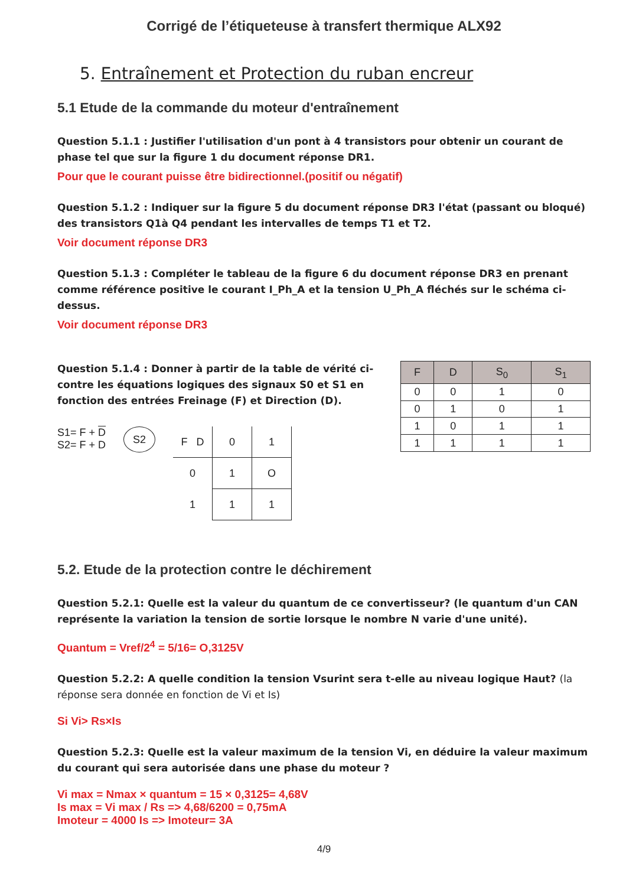Corrigé de l’étiqueteuse à transfert thermique ALX92
5. Entraînement et Protection du ruban encreur
5.1 Etude de la commande du moteur d'entraînement
Question 5.1.1 : Justifier l'utilisation d'un pont à 4 transistors pour obtenir un courant de phase tel que sur la figure 1 du document réponse DR1.
Pour que le courant puisse être bidirectionnel.(positif ou négatif)
Question 5.1.2 : Indiquer sur la figure 5 du document réponse DR3 l'état (passant ou bloqué) des transistors Q1à Q4 pendant les intervalles de temps T1 et T2.
Voir document réponse DR3
Question 5.1.3 : Compléter le tableau de la figure 6 du document réponse DR3 en prenant comme référence positive le courant I_Ph_A et la tension U_Ph_A fléchés sur le schéma ci-dessus.
Voir document réponse DR3
Question 5.1.4 : Donner à partir de la table de vérité ci-contre les équations logiques des signaux S0 et S1 en fonction des entrées Freinage (F) et Direction (D).
S1= F + D
S2= F + D
S2
| F D | 0 | 1 |
| 0 | 1 | O |
| 1 | 1 | 1 |
| F | D | S<sub>0</sub> | S<sub>1</sub> |
| --- | --- | --- | --- |
| 0 | 0 | 1 | 0 |
| 0 | 1 | 0 | 1 |
| 1 | 0 | 1 | 1 |
| 1 | 1 | 1 | 1 |
5.2. Etude de la protection contre le déchirement
Question 5.2.1: Quelle est la valeur du quantum de ce convertisseur? (le quantum d'un CAN représente la variation la tension de sortie lorsque le nombre N varie d'une unité).
Quantum = Vref/2<sup>4</sup> = 5/16= O,3125V
Question 5.2.2: A quelle condition la tension Vsurint sera t-elle au niveau logique Haut? (la réponse sera donnée en fonction de Vi et Is)
Si Vi> Rs×Is
Question 5.2.3: Quelle est la valeur maximum de la tension Vi, en déduire la valeur maximum du courant qui sera autorisée dans une phase du moteur ?
Vi max = Nmax × quantum = 15 × 0,3125= 4,68V
Is max = Vi max / Rs => 4,68/6200 = 0,75mA
Imoteur = 4000 Is => Imoteur= 3A
4/9